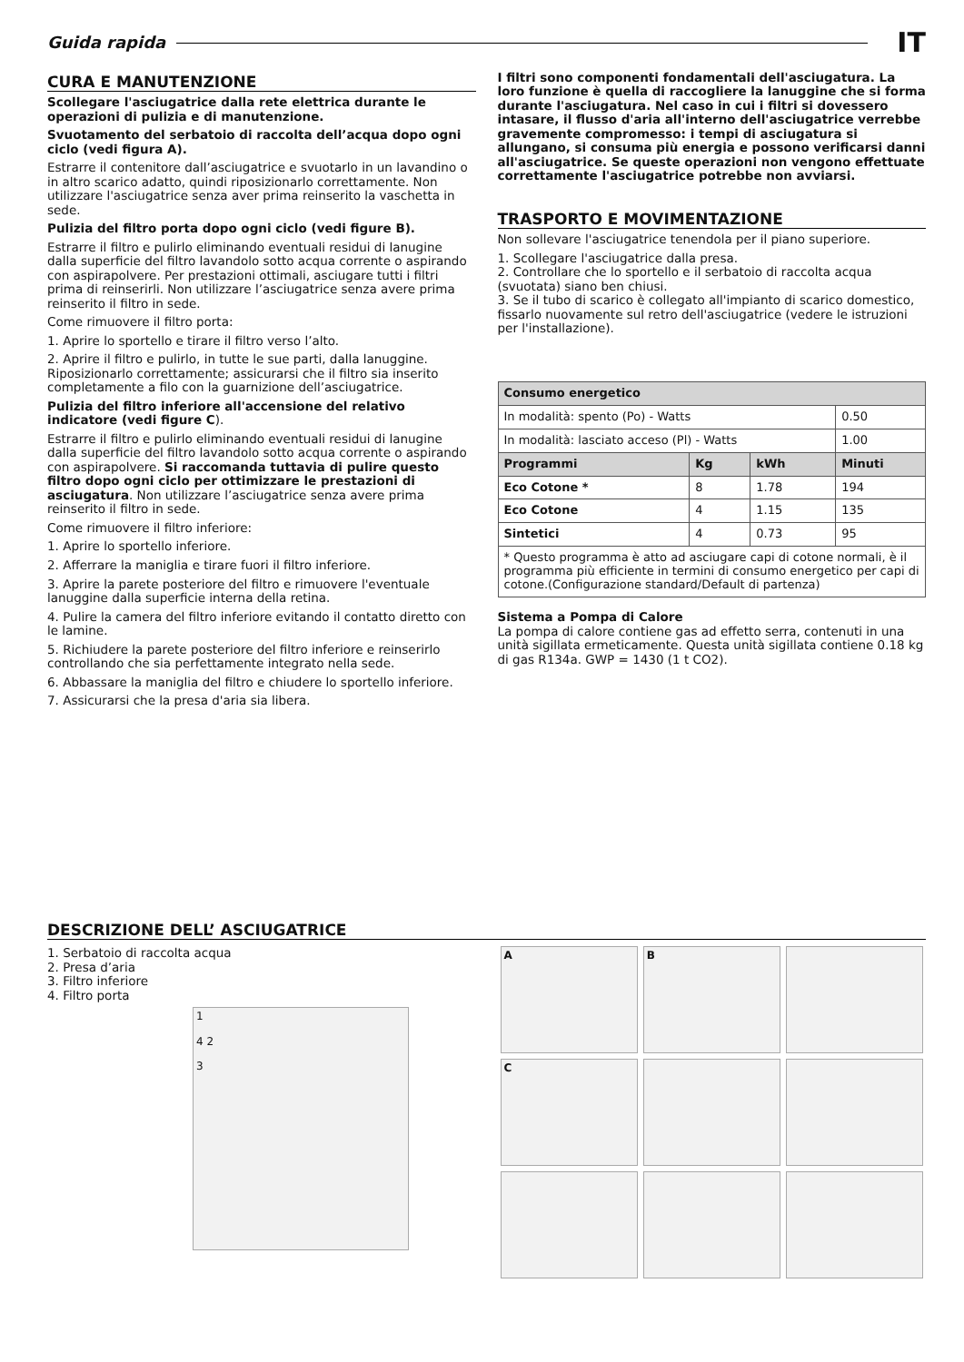Guida rapida
IT
CURA E MANUTENZIONE
Scollegare l'asciugatrice dalla rete elettrica durante le operazioni di pulizia e di manutenzione.
Svuotamento del serbatoio di raccolta dell’acqua dopo ogni ciclo (vedi figura A).
Estrarre il contenitore dall’asciugatrice e svuotarlo in un lavandino o in altro scarico adatto, quindi riposizionarlo correttamente. Non utilizzare l'asciugatrice senza aver prima reinserito la vaschetta in sede.
Pulizia del filtro porta dopo ogni ciclo (vedi figure B).
Estrarre il filtro e pulirlo eliminando eventuali residui di lanugine dalla superficie del filtro lavandolo sotto acqua corrente o aspirando con aspirapolvere. Per prestazioni ottimali, asciugare tutti i filtri prima di reinserirli. Non utilizzare l’asciugatrice senza avere prima reinserito il filtro in sede.
Come rimuovere il filtro porta:
1. Aprire lo sportello e tirare il filtro verso l’alto.
2. Aprire il filtro e pulirlo, in tutte le sue parti, dalla lanuggine. Riposizionarlo correttamente; assicurarsi che il filtro sia inserito completamente a filo con la guarnizione dell’asciugatrice.
Pulizia del filtro inferiore all'accensione del relativo indicatore (vedi figure C).
Estrarre il filtro e pulirlo eliminando eventuali residui di lanugine dalla superficie del filtro lavandolo sotto acqua corrente o aspirando con aspirapolvere. Si raccomanda tuttavia di pulire questo filtro dopo ogni ciclo per ottimizzare le prestazioni di asciugatura. Non utilizzare l’asciugatrice senza avere prima reinserito il filtro in sede.
Come rimuovere il filtro inferiore:
1. Aprire lo sportello inferiore.
2. Afferrare la maniglia e tirare fuori il filtro inferiore.
3. Aprire la parete posteriore del filtro e rimuovere l'eventuale lanuggine dalla superficie interna della retina.
4. Pulire la camera del filtro inferiore evitando il contatto diretto con le lamine.
5. Richiudere la parete posteriore del filtro inferiore e reinserirlo controllando che sia perfettamente integrato nella sede.
6. Abbassare la maniglia del filtro e chiudere lo sportello inferiore.
7. Assicurarsi che la presa d'aria sia libera.
I filtri sono componenti fondamentali dell'asciugatura. La loro funzione è quella di raccogliere la lanuggine che si forma durante l'asciugatura. Nel caso in cui i filtri si dovessero intasare, il flusso d'aria all'interno dell'asciugatrice verrebbe gravemente compromesso: i tempi di asciugatura si allungano, si consuma più energia e possono verificarsi danni all'asciugatrice. Se queste operazioni non vengono effettuate correttamente l'asciugatrice potrebbe non avviarsi.
TRASPORTO E MOVIMENTAZIONE
Non sollevare l'asciugatrice tenendola per il piano superiore.
1. Scollegare l'asciugatrice dalla presa.
2. Controllare che lo sportello e il serbatoio di raccolta acqua (svuotata) siano ben chiusi.
3. Se il tubo di scarico è collegato all'impianto di scarico domestico, fissarlo nuovamente sul retro dell'asciugatrice (vedere le istruzioni per l'installazione).
| Consumo energetico | | | |
| --- | --- | --- | --- |
| In modalità: spento (Po) - Watts | | | 0.50 |
| In modalità: lasciato acceso (Pl) - Watts | | | 1.00 |
| Programmi | Kg | kWh | Minuti |
| Eco Cotone * | 8 | 1.78 | 194 |
| Eco Cotone | 4 | 1.15 | 135 |
| Sintetici | 4 | 0.73 | 95 |
| * Questo programma è atto ad asciugare capi di cotone normali, è il programma più efficiente in termini di consumo energetico per capi di cotone.(Configurazione standard/Default di partenza) | | | |
Sistema a Pompa di Calore
La pompa di calore contiene gas ad effetto serra, contenuti in una unità sigillata ermeticamente. Questa unità sigillata contiene 0.18 kg di gas R134a. GWP = 1430 (1 t CO2).
DESCRIZIONE DELL’ ASCIUGATRICE
1. Serbatoio di raccolta acqua
2. Presa d’aria
3. Filtro inferiore
4. Filtro porta
1
4 2
3
A
B
C